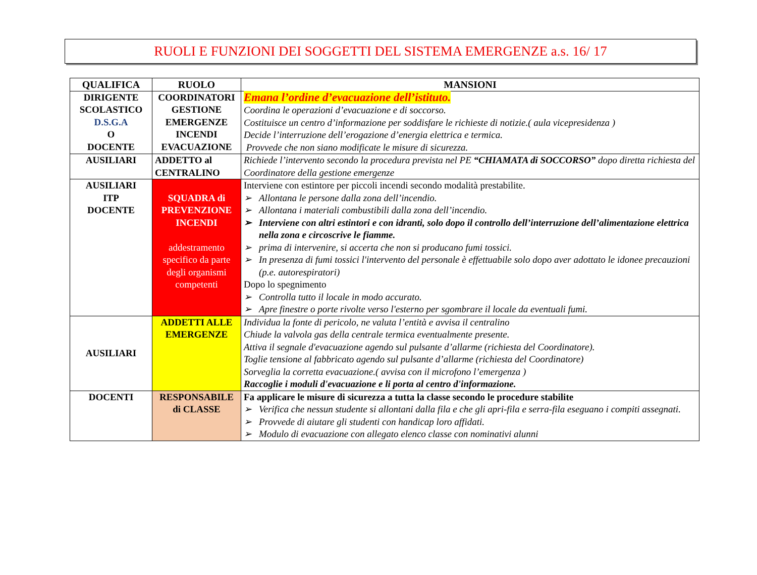RUOLI E FUNZIONI DEI SOGGETTI DEL SISTEMA EMERGENZE a.s. 16/ 17
| QUALIFICA | RUOLO | MANSIONI |
| --- | --- | --- |
| DIRIGENTE SCOLASTICO D.S.G.A O DOCENTE | COORDINATORI GESTIONE EMERGENZE INCENDI EVACUAZIONE | Emana l’ordine d’evacuazione dell’istituto. Coordina le operazioni d’evacuazione e di soccorso. Costituisce un centro d’informazione per soddisfare le richieste di notizie.( aula vicepresidenza ) Decide l’interruzione dell’erogazione d’energia elettrica e termica. Provvede che non siano modificate le misure di sicurezza. |
| AUSILIARI | ADDETTO al CENTRALINO | Richiede l’intervento secondo la procedura prevista nel PE “CHIAMATA di SOCCORSO” dopo diretta richiesta del Coordinatore della gestione emergenze |
| AUSILIARI ITP DOCENTE | SQUADRA di PREVENZIONE INCENDI addestramento specifico da parte degli organismi competenti | Interviene con estintore per piccoli incendi secondo modalità prestabilite. ➢ Allontana le persone dalla zona dell’incendio. ➢ Allontana i materiali combustibili dalla zona dell’incendio. ➢ Interviene con altri estintori e con idranti, solo dopo il controllo dell’interruzione dell’alimentazione elettrica nella zona e circoscrive le fiamme. ➢ prima di intervenire, si accerta che non si producano fumi tossici. ➢ In presenza di fumi tossici l'intervento del personale è effettuabile solo dopo aver adottato le idonee precauzioni (p.e. autorespiratori) Dopo lo spegnimento ➢ Controlla tutto il locale in modo accurato. ➢ Apre finestre o porte rivolte verso l'esterno per sgombrare il locale da eventuali fumi. |
| AUSILIARI | ADDETTI ALLE EMERGENZE | Individua la fonte di pericolo, ne valuta l’entità e avvisa il centralino Chiude la valvola gas della centrale termica eventualmente presente. Attiva il segnale d'evacuazione agendo sul pulsante d’allarme (richiesta del Coordinatore). Toglie tensione al fabbricato agendo sul pulsante d’allarme (richiesta del Coordinatore) Sorveglia la corretta evacuazione.( avvisa con il microfono l’emergenza ) Raccoglie i moduli d'evacuazione e li porta al centro d'informazione. |
| DOCENTI | RESPONSABILE di CLASSE | Fa applicare le misure di sicurezza a tutta la classe secondo le procedure stabilite ➢ Verifica che nessun studente si allontani dalla fila e che gli apri-fila e serra-fila eseguano i compiti assegnati. ➢ Provvede di aiutare gli studenti con handicap loro affidati. ➢ Modulo di evacuazione con allegato elenco classe con nominativi alunni |